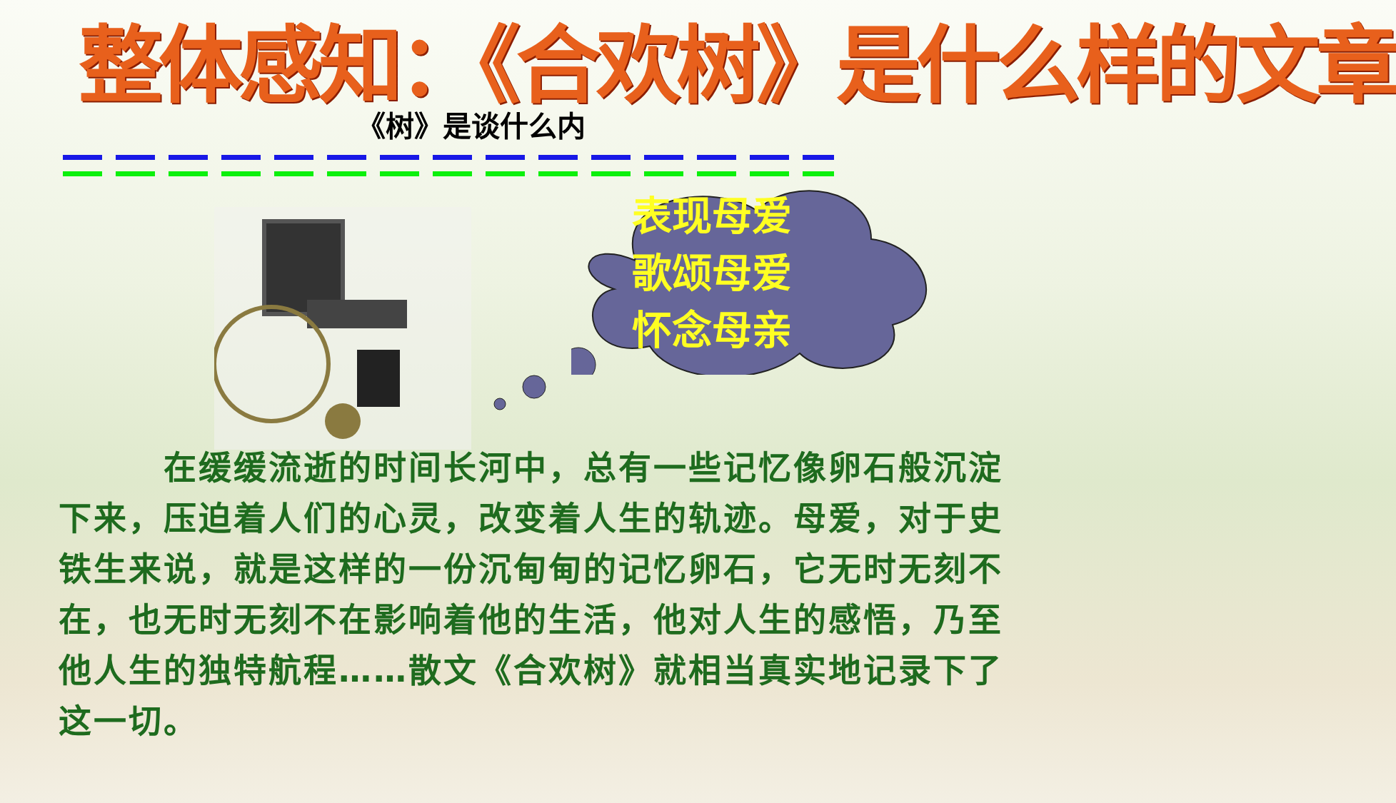整体感知：《合欢树》是什么样的文章
《树》是谈什么内
表现母爱
歌颂母爱
怀念母亲
　　　在缓缓流逝的时间长河中，总有一些记忆像卵石般沉淀下来，压迫着人们的心灵，改变着人生的轨迹。母爱，对于史铁生来说，就是这样的一份沉甸甸的记忆卵石，它无时无刻不在，也无时无刻不在影响着他的生活，他对人生的感悟，乃至他人生的独特航程……散文《合欢树》就相当真实地记录下了这一切。